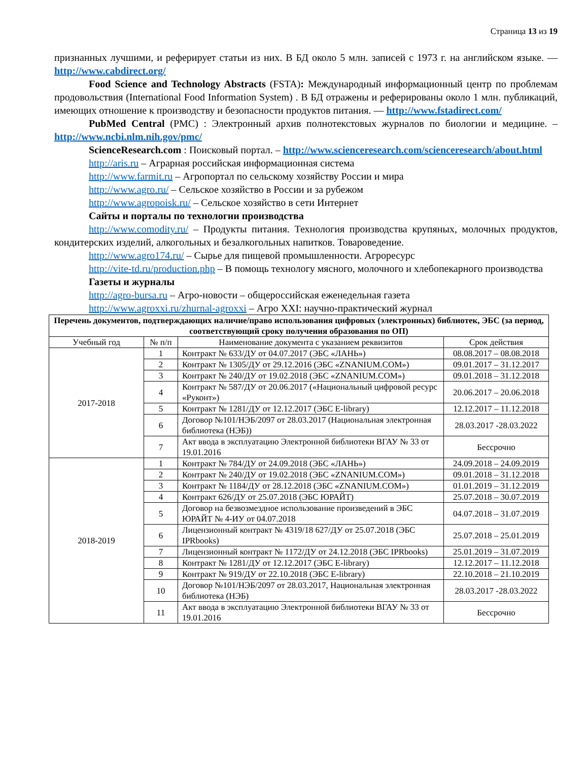Страница 13 из 19
признанных лучшими, и реферирует статьи из них. В БД около 5 млн. записей с 1973 г. на английском языке. — http://www.cabdirect.org/
Food Science and Technology Abstracts (FSTA): Международный информационный центр по проблемам продовольствия (International Food Information System) . В БД отражены и реферированы около 1 млн. публикаций, имеющих отношение к производству и безопасности продуктов питания. — http://www.fstadirect.com/
PubMed Central (PMC) : Электронный архив полнотекстовых журналов по биологии и медицине. – http://www.ncbi.nlm.nih.gov/pmc/
ScienceResearch.com : Поисковый портал. – http://www.scienceresearch.com/scienceresearch/about.html
http://aris.ru – Аграрная российская информационная система
http://www.farmit.ru – Агропортал по сельскому хозяйству России и мира
http://www.agro.ru/ – Сельское хозяйство в России и за рубежом
http://www.agropoisk.ru/ – Сельское хозяйство в сети Интернет
Сайты и порталы по технологии производства
http://www.comodity.ru/ – Продукты питания. Технология производства крупяных, молочных продуктов, кондитерских изделий, алкогольных и безалкогольных напитков. Товароведение.
http://www.agro174.ru/ – Сырье для пищевой промышленности. Агроресурс
http://vite-td.ru/production.php – В помощь технологу мясного, молочного и хлебопекарного производства
Газеты и журналы
http://agro-bursa.ru – Агро-новости – общероссийская еженедельная газета
http://www.agroxxi.ru/zhurnal-agroxxi – Агро XXI: научно-практический журнал
| Перечень документов, подтверждающих наличие/право использования цифровых (электронных) библиотек, ЭБС (за период, соответствующий сроку получения образования по ОП) | | | |
| --- | --- | --- | --- |
| Учебный год | № п/п | Наименование документа с указанием реквизитов | Срок действия |
| 2017-2018 | 1 | Контракт № 633/ДУ от 04.07.2017 (ЭБС «ЛАНЬ») | 08.08.2017 – 08.08.2018 |
| | 2 | Контракт № 1305/ДУ от 29.12.2016 (ЭБС «ZNANIUM.COM») | 09.01.2017 – 31.12.2017 |
| | 3 | Контракт № 240/ДУ от 19.02.2018 (ЭБС «ZNANIUM.COM») | 09.01.2018 – 31.12.2018 |
| | 4 | Контракт № 587/ДУ от 20.06.2017 («Национальный цифровой ресурс «Руконт») | 20.06.2017 – 20.06.2018 |
| | 5 | Контракт № 1281/ДУ от 12.12.2017 (ЭБС E-library) | 12.12.2017 – 11.12.2018 |
| | 6 | Договор №101/НЭБ/2097 от 28.03.2017 (Национальная электронная библиотека (НЭБ)) | 28.03.2017 -28.03.2022 |
| | 7 | Акт ввода в эксплуатацию Электронной библиотеки ВГАУ № 33 от 19.01.2016 | Бессрочно |
| 2018-2019 | 1 | Контракт № 784/ДУ от 24.09.2018 (ЭБС «ЛАНЬ») | 24.09.2018 – 24.09.2019 |
| | 2 | Контракт № 240/ДУ от 19.02.2018 (ЭБС «ZNANIUM.COM») | 09.01.2018 – 31.12.2018 |
| | 3 | Контракт № 1184/ДУ от 28.12.2018 (ЭБС «ZNANIUM.COM») | 01.01.2019 – 31.12.2019 |
| | 4 | Контракт 626/ДУ от 25.07.2018 (ЭБС ЮРАЙТ) | 25.07.2018 – 30.07.2019 |
| | 5 | Договор на безвозмездное использование произведений в ЭБС ЮРАЙТ № 4-ИУ от 04.07.2018 | 04.07.2018 – 31.07.2019 |
| | 6 | Лицензионный контракт № 4319/18 627/ДУ от 25.07.2018 (ЭБС IPRbooks) | 25.07.2018 – 25.01.2019 |
| | 7 | Лицензионный контракт № 1172/ДУ от 24.12.2018 (ЭБС IPRbooks) | 25.01.2019 – 31.07.2019 |
| | 8 | Контракт № 1281/ДУ от 12.12.2017 (ЭБС E-library) | 12.12.2017 – 11.12.2018 |
| | 9 | Контракт № 919/ДУ от 22.10.2018 (ЭБС E-library) | 22.10.2018 – 21.10.2019 |
| | 10 | Договор №101/НЭБ/2097 от 28.03.2017, Национальная электронная библиотека (НЭБ) | 28.03.2017 -28.03.2022 |
| | 11 | Акт ввода в эксплуатацию Электронной библиотеки ВГАУ № 33 от 19.01.2016 | Бессрочно |